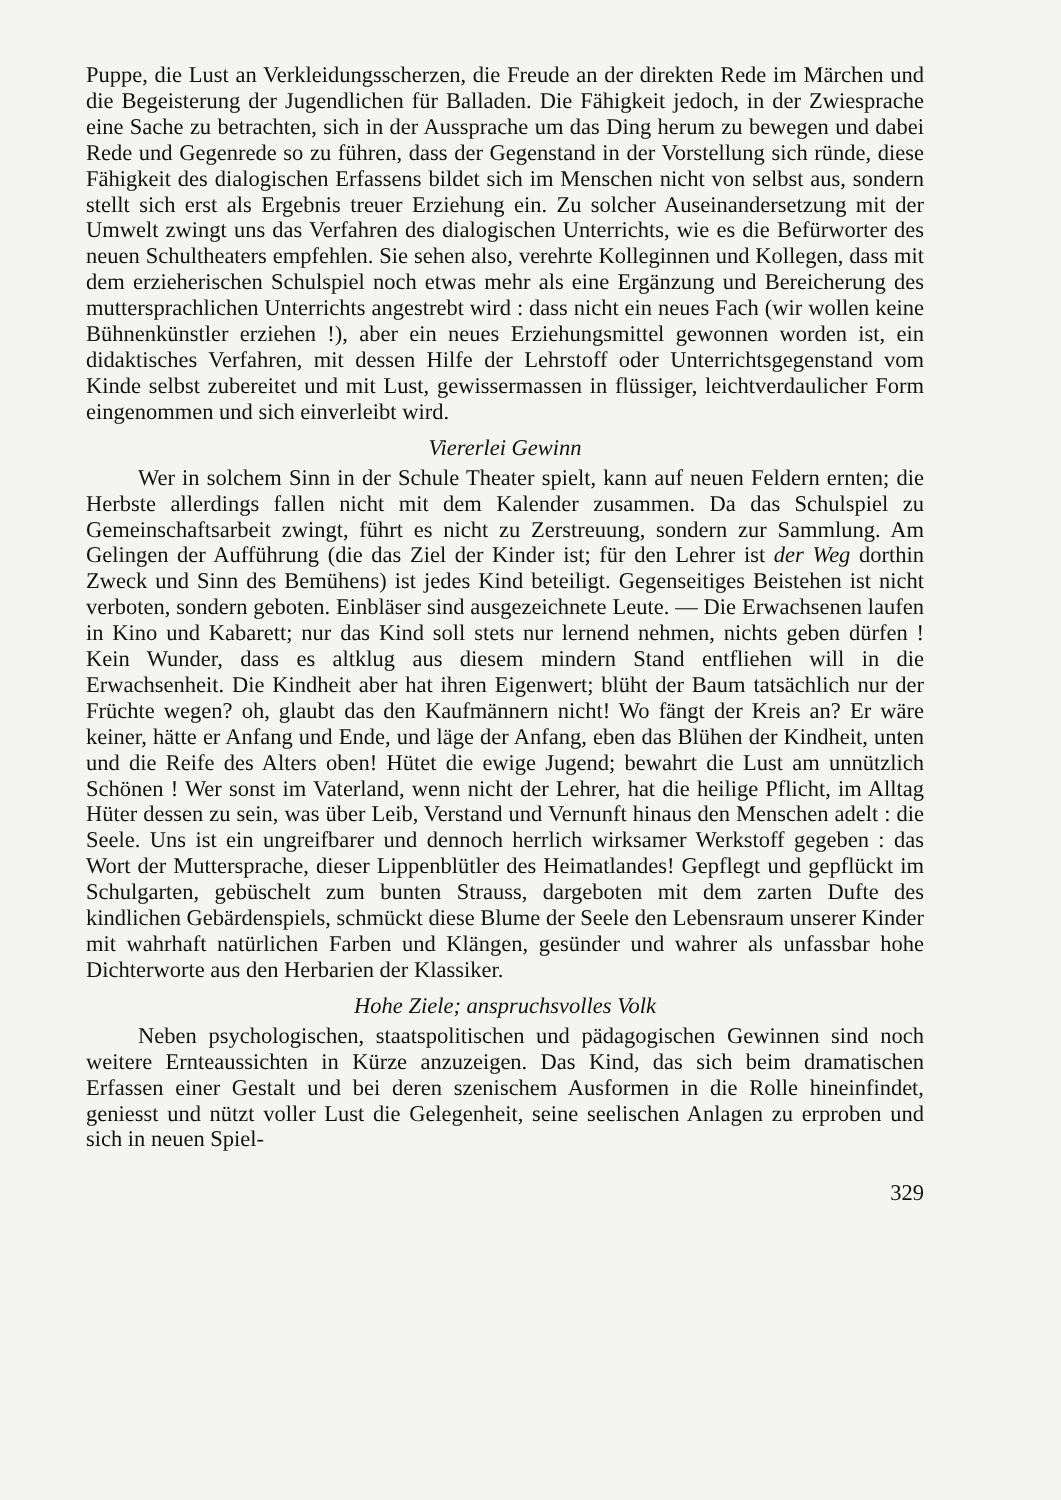Puppe, die Lust an Verkleidungsscherzen, die Freude an der direkten Rede im Märchen und die Begeisterung der Jugendlichen für Balladen. Die Fähigkeit jedoch, in der Zwiesprache eine Sache zu betrachten, sich in der Aussprache um das Ding herum zu bewegen und dabei Rede und Gegenrede so zu führen, dass der Gegenstand in der Vorstellung sich ründe, diese Fähigkeit des dialogischen Erfassens bildet sich im Menschen nicht von selbst aus, sondern stellt sich erst als Ergebnis treuer Erziehung ein. Zu solcher Auseinandersetzung mit der Umwelt zwingt uns das Verfahren des dialogischen Unterrichts, wie es die Befürworter des neuen Schultheaters empfehlen. Sie sehen also, verehrte Kolleginnen und Kollegen, dass mit dem erzieherischen Schulspiel noch etwas mehr als eine Ergänzung und Bereicherung des muttersprachlichen Unterrichts angestrebt wird : dass nicht ein neues Fach (wir wollen keine Bühnenkünstler erziehen !), aber ein neues Erziehungsmittel gewonnen worden ist, ein didaktisches Verfahren, mit dessen Hilfe der Lehrstoff oder Unterrichtsgegenstand vom Kinde selbst zubereitet und mit Lust, gewissermassen in flüssiger, leichtverdaulicher Form eingenommen und sich einverleibt wird.
Viererlei Gewinn
Wer in solchem Sinn in der Schule Theater spielt, kann auf neuen Feldern ernten; die Herbste allerdings fallen nicht mit dem Kalender zusammen. Da das Schulspiel zu Gemeinschaftsarbeit zwingt, führt es nicht zu Zerstreuung, sondern zur Sammlung. Am Gelingen der Aufführung (die das Ziel der Kinder ist; für den Lehrer ist der Weg dorthin Zweck und Sinn des Bemühens) ist jedes Kind beteiligt. Gegenseitiges Beistehen ist nicht verboten, sondern geboten. Einbläser sind ausgezeichnete Leute. — Die Erwachsenen laufen in Kino und Kabarett; nur das Kind soll stets nur lernend nehmen, nichts geben dürfen ! Kein Wunder, dass es altklug aus diesem mindern Stand entfliehen will in die Erwachsenheit. Die Kindheit aber hat ihren Eigenwert; blüht der Baum tatsächlich nur der Früchte wegen? oh, glaubt das den Kaufmännern nicht! Wo fängt der Kreis an? Er wäre keiner, hätte er Anfang und Ende, und läge der Anfang, eben das Blühen der Kindheit, unten und die Reife des Alters oben! Hütet die ewige Jugend; bewahrt die Lust am unnützlich Schönen ! Wer sonst im Vaterland, wenn nicht der Lehrer, hat die heilige Pflicht, im Alltag Hüter dessen zu sein, was über Leib, Verstand und Vernunft hinaus den Menschen adelt : die Seele. Uns ist ein ungreifbarer und dennoch herrlich wirksamer Werkstoff gegeben : das Wort der Muttersprache, dieser Lippenblütler des Heimatlandes! Gepflegt und gepflückt im Schulgarten, gebüschelt zum bunten Strauss, dargeboten mit dem zarten Dufte des kindlichen Gebärdenspiels, schmückt diese Blume der Seele den Lebensraum unserer Kinder mit wahrhaft natürlichen Farben und Klängen, gesünder und wahrer als unfassbar hohe Dichterworte aus den Herbarien der Klassiker.
Hohe Ziele; anspruchsvolles Volk
Neben psychologischen, staatspolitischen und pädagogischen Gewinnen sind noch weitere Ernteaussichten in Kürze anzuzeigen. Das Kind, das sich beim dramatischen Erfassen einer Gestalt und bei deren szenischem Ausformen in die Rolle hineinfindet, geniesst und nützt voller Lust die Gelegenheit, seine seelischen Anlagen zu erproben und sich in neuen Spiel-
329